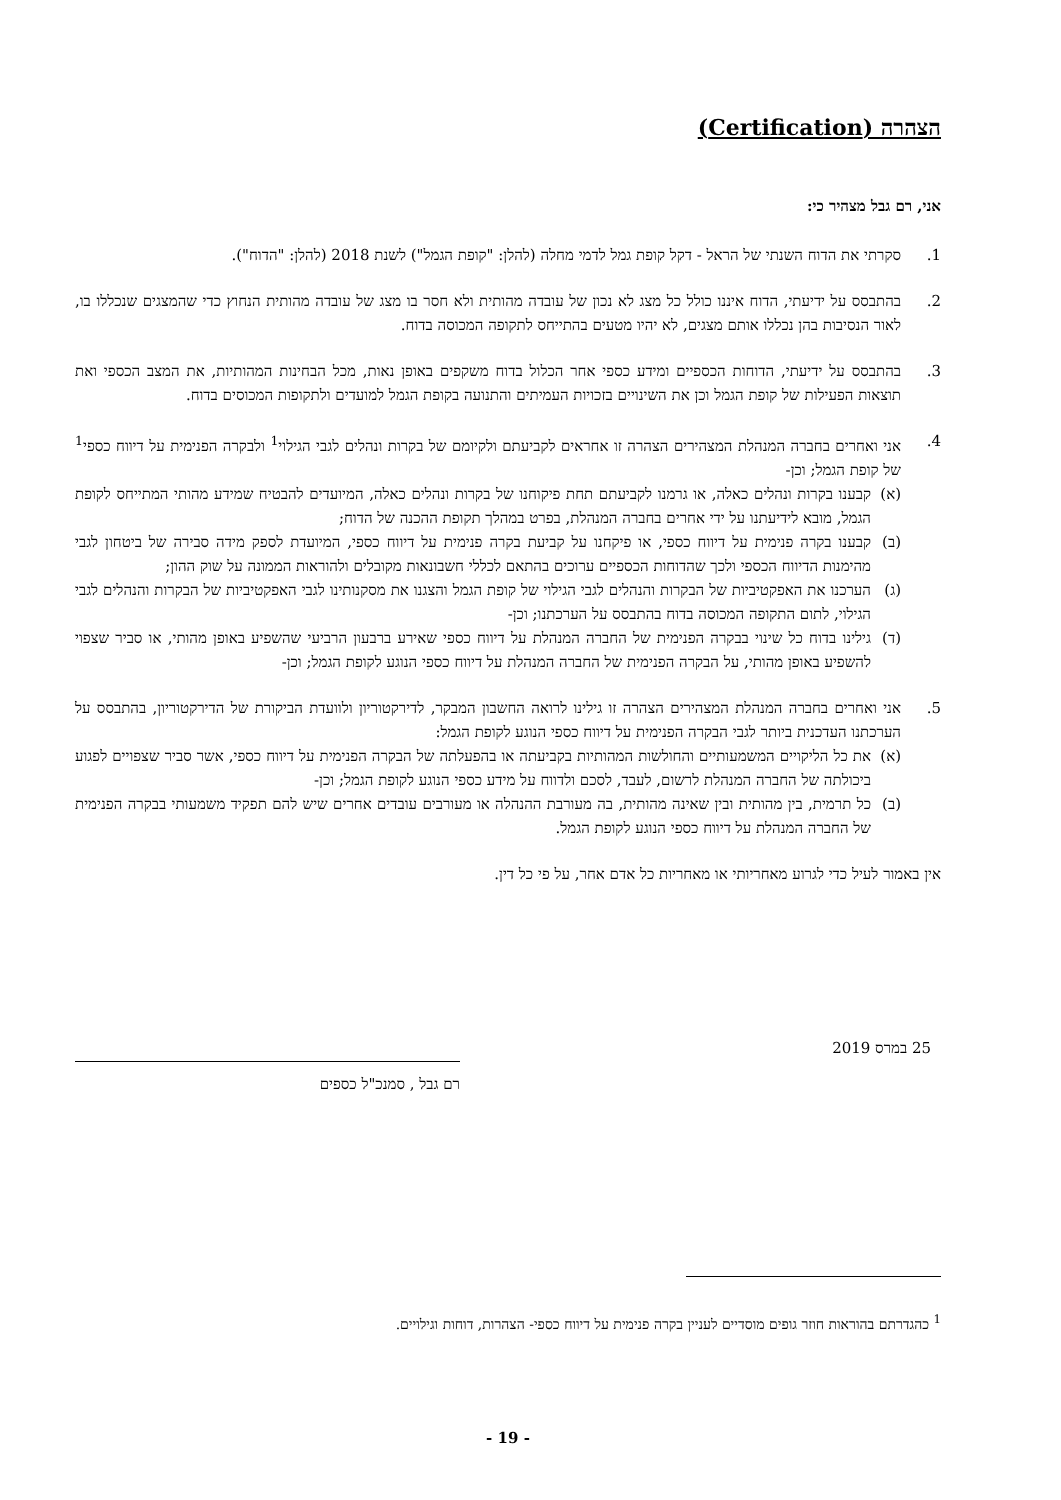הצהרה (Certification)
אני, רם גבל מצהיר כי:
1. סקרתי את הדוח השנתי של הראל - דקל קופת גמל לדמי מחלה (להלן: "קופת הגמל") לשנת 2018 (להלן: "הדוח").
2. בהתבסס על ידיעתי, הדוח איננו כולל כל מצג לא נכון של עובדה מהותית ולא חסר בו מצג של עובדה מהותית הנחוץ כדי שהמצגים שנכללו בו, לאור הנסיבות בהן נכללו אותם מצגים, לא יהיו מטעים בהתייחס לתקופה המכוסה בדוח.
3. בהתבסס על ידיעתי, הדוחות הכספיים ומידע כספי אחר הכלול בדוח משקפים באופן נאות, מכל הבחינות המהותיות, את המצב הכספי ואת תוצאות הפעילות של קופת הגמל וכן את השינויים בזכויות העמיתים והתנועה בקופת הגמל למועדים ולתקופות המכוסים בדוח.
4. אני ואחרים בחברה המנהלת המצהירים הצהרה זו אחראים לקביעתם ולקיומם של בקרות ונהלים לגבי הגילוי<sup>1</sup> ולבקרה הפנימית על דיווח כספי<sup>1</sup> של קופת הגמל; וכן-
(א) קבענו בקרות ונהלים כאלה, או גרמנו לקביעתם תחת פיקוחנו של בקרות ונהלים כאלה, המיועדים להבטיח שמידע מהותי המתייחס לקופת הגמל, מובא לידיעתנו על ידי אחרים בחברה המנהלת, בפרט במהלך תקופת ההכנה של הדוח;
(ב) קבענו בקרה פנימית על דיווח כספי, או פיקחנו על קביעת בקרה פנימית על דיווח כספי, המיועדת לספק מידה סבירה של ביטחון לגבי מהימנות הדיווח הכספי ולכך שהדוחות הכספיים ערוכים בהתאם לכללי חשבונאות מקובלים ולהוראות הממונה על שוק ההון;
(ג) הערכנו את האפקטיביות של הבקרות והנהלים לגבי הגילוי של קופת הגמל והצגנו את מסקנותינו לגבי האפקטיביות של הבקרות והנהלים לגבי הגילוי, לתום התקופה המכוסה בדוח בהתבסס על הערכתנו; וכן-
(ד) גילינו בדוח כל שינוי בבקרה הפנימית של החברה המנהלת על דיווח כספי שאירע ברבעון הרביעי שהשפיע באופן מהותי, או סביר שצפוי להשפיע באופן מהותי, על הבקרה הפנימית של החברה המנהלת על דיווח כספי הנוגע לקופת הגמל; וכן-
5. אני ואחרים בחברה המנהלת המצהירים הצהרה זו גילינו לרואה החשבון המבקר, לדירקטוריון ולוועדת הביקורת של הדירקטוריון, בהתבסס על הערכתנו העדכנית ביותר לגבי הבקרה הפנימית על דיווח כספי הנוגע לקופת הגמל:
(א) את כל הליקויים המשמעותיים והחולשות המהותיות בקביעתה או בהפעלתה של הבקרה הפנימית על דיווח כספי, אשר סביר שצפויים לפגוע ביכולתה של החברה המנהלת לרשום, לעבד, לסכם ולדווח על מידע כספי הנוגע לקופת הגמל; וכן-
(ב) כל תרמית, בין מהותית ובין שאינה מהותית, בה מעורבת ההנהלה או מעורבים עובדים אחרים שיש להם תפקיד משמעותי בבקרה הפנימית של החברה המנהלת על דיווח כספי הנוגע לקופת הגמל.
אין באמור לעיל כדי לגרוע מאחריותי או מאחריות כל אדם אחר, על פי כל דין.
25 במרס 2019
רם גבל , סמנכ"ל כספים
<sup>1</sup> כהגדרתם בהוראות חוזר גופים מוסדיים לעניין בקרה פנימית על דיווח כספי- הצהרות, דוחות וגילויים.
- 19 -